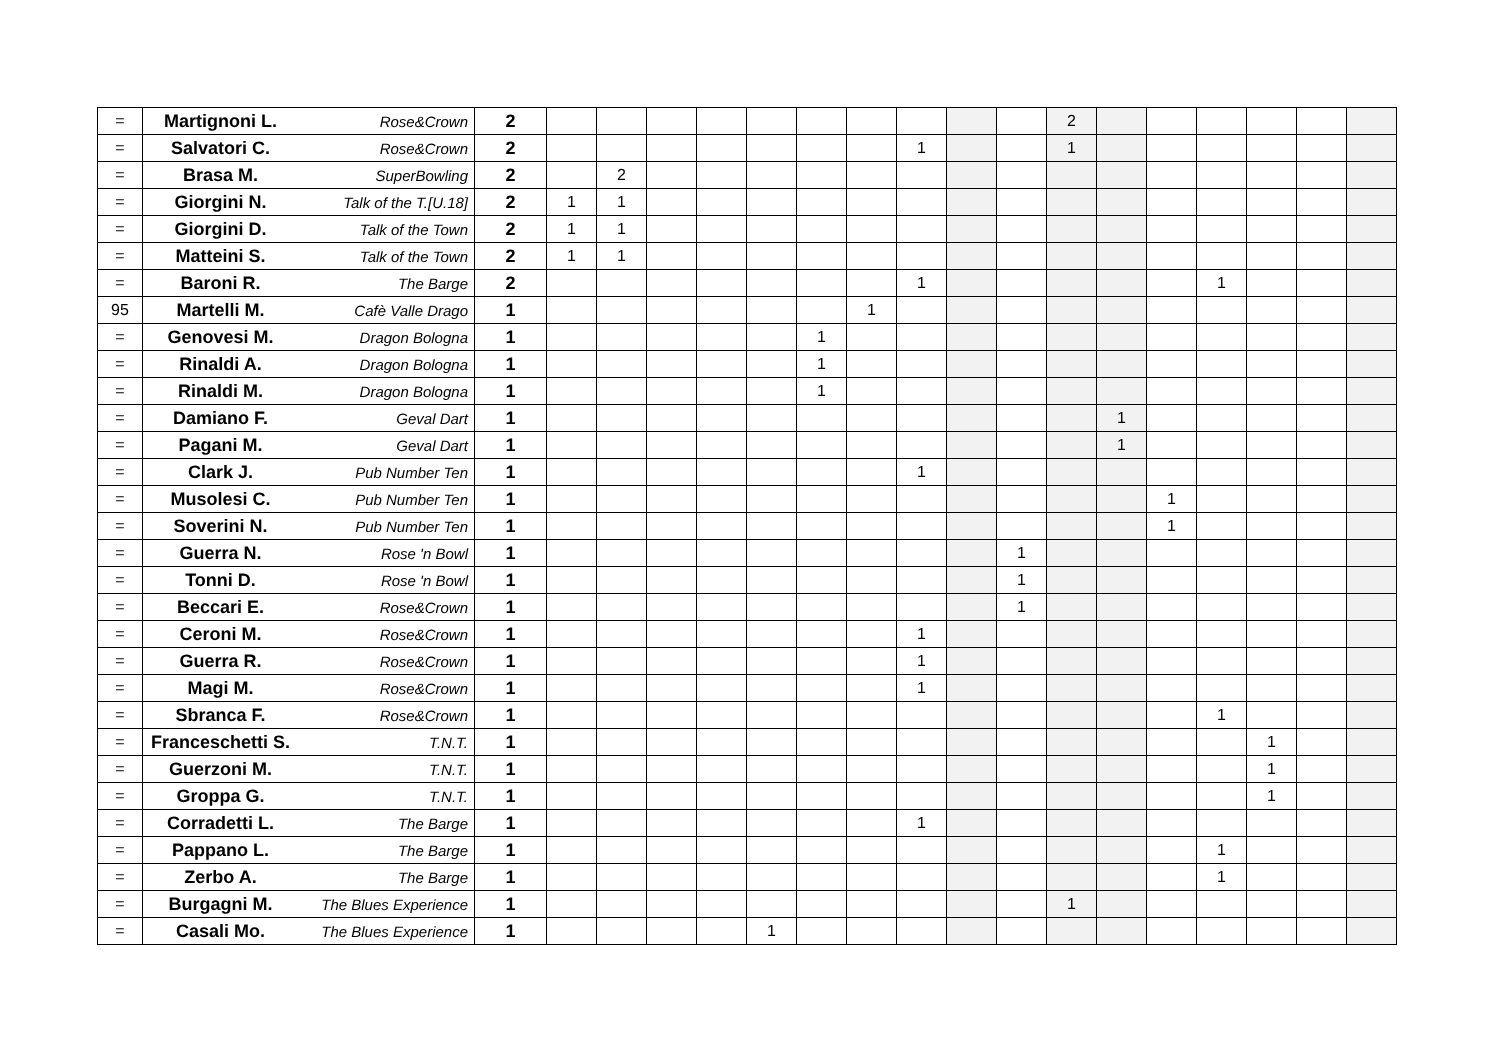| = | Martignoni L. | Rose&Crown | 2 | | | | | | | | | | | 2 | | | | | | |
| = | Salvatori C. | Rose&Crown | 2 | | | | | | | | 1 | | | 1 | | | | | | |
| = | Brasa M. | SuperBowling | 2 | | 2 | | | | | | | | | | | | | | | |
| = | Giorgini N. | Talk of the T.[U.18] | 2 | 1 | 1 | | | | | | | | | | | | | | | |
| = | Giorgini D. | Talk of the Town | 2 | 1 | 1 | | | | | | | | | | | | | | | |
| = | Matteini S. | Talk of the Town | 2 | 1 | 1 | | | | | | | | | | | | | | | |
| = | Baroni R. | The Barge | 2 | | | | | | | | 1 | | | | | | 1 | | | |
| 95 | Martelli M. | Cafè Valle Drago | 1 | | | | | | | 1 | | | | | | | | | | |
| = | Genovesi M. | Dragon Bologna | 1 | | | | | | 1 | | | | | | | | | | | |
| = | Rinaldi A. | Dragon Bologna | 1 | | | | | | 1 | | | | | | | | | | | |
| = | Rinaldi M. | Dragon Bologna | 1 | | | | | | 1 | | | | | | | | | | | |
| = | Damiano F. | Geval Dart | 1 | | | | | | | | | | | | 1 | | | | | |
| = | Pagani M. | Geval Dart | 1 | | | | | | | | | | | | 1 | | | | | |
| = | Clark J. | Pub Number Ten | 1 | | | | | | | | 1 | | | | | | | | | |
| = | Musolesi C. | Pub Number Ten | 1 | | | | | | | | | | | | | 1 | | | | |
| = | Soverini N. | Pub Number Ten | 1 | | | | | | | | | | | | | 1 | | | | |
| = | Guerra N. | Rose 'n Bowl | 1 | | | | | | | | | | 1 | | | | | | | |
| = | Tonni D. | Rose 'n Bowl | 1 | | | | | | | | | | 1 | | | | | | | |
| = | Beccari E. | Rose&Crown | 1 | | | | | | | | | | 1 | | | | | | | |
| = | Ceroni M. | Rose&Crown | 1 | | | | | | | | 1 | | | | | | | | | |
| = | Guerra R. | Rose&Crown | 1 | | | | | | | | 1 | | | | | | | | | |
| = | Magi M. | Rose&Crown | 1 | | | | | | | | 1 | | | | | | | | | |
| = | Sbranca F. | Rose&Crown | 1 | | | | | | | | | | | | | | 1 | | | |
| = | Franceschetti S. | T.N.T. | 1 | | | | | | | | | | | | | | | 1 | | |
| = | Guerzoni M. | T.N.T. | 1 | | | | | | | | | | | | | | | 1 | | |
| = | Groppa G. | T.N.T. | 1 | | | | | | | | | | | | | | | 1 | | |
| = | Corradetti L. | The Barge | 1 | | | | | | | | 1 | | | | | | | | | |
| = | Pappano L. | The Barge | 1 | | | | | | | | | | | | | | 1 | | | |
| = | Zerbo A. | The Barge | 1 | | | | | | | | | | | | | | 1 | | | |
| = | Burgagni M. | The Blues Experience | 1 | | | | | | | | | | | 1 | | | | | | |
| = | Casali Mo. | The Blues Experience | 1 | | | | | 1 | | | | | | | | | | | | |